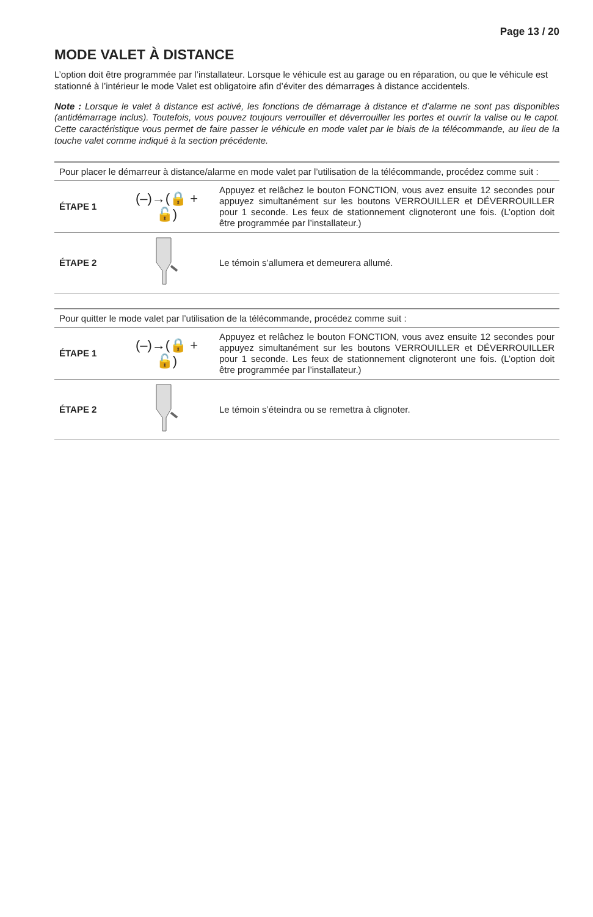Page 13 / 20
MODE VALET À DISTANCE
L’option doit être programmée par l’installateur. Lorsque le véhicule est au garage ou en réparation, ou que le véhicule est stationné à l’intérieur le mode Valet est obligatoire afin d’éviter des démarrages à distance accidentels.
Note : Lorsque le valet à distance est activé, les fonctions de démarrage à distance et d’alarme ne sont pas disponibles (antidémarrage inclus). Toutefois, vous pouvez toujours verrouiller et déverrouiller les portes et ouvrir la valise ou le capot. Cette caractéristique vous permet de faire passer le véhicule en mode valet par le biais de la télécommande, au lieu de la touche valet comme indiqué à la section précédente.
| Pour placer le démarreur à distance/alarme en mode valet par l’utilisation de la télécommande, procédez comme suit : | | |
| ÉTAPE 1 | (–)→(🔒 + 🔓) | Appuyez et relâchez le bouton FONCTION, vous avez ensuite 12 secondes pour appuyez simultanément sur les boutons VERROUILLER et DÉVERROUILLER pour 1 seconde. Les feux de stationnement clignoteront une fois. (L’option doit être programmée par l’installateur.) |
| ÉTAPE 2 | | Le témoin s’allumera et demeurera allumé. |
| Pour quitter le mode valet par l’utilisation de la télécommande, procédez comme suit : | | |
| ÉTAPE 1 | (–)→(🔒 + 🔓) | Appuyez et relâchez le bouton FONCTION, vous avez ensuite 12 secondes pour appuyez simultanément sur les boutons VERROUILLER et DÉVERROUILLER pour 1 seconde. Les feux de stationnement clignoteront une fois. (L’option doit être programmée par l’installateur.) |
| ÉTAPE 2 | | Le témoin s’éteindra ou se remettra à clignoter. |